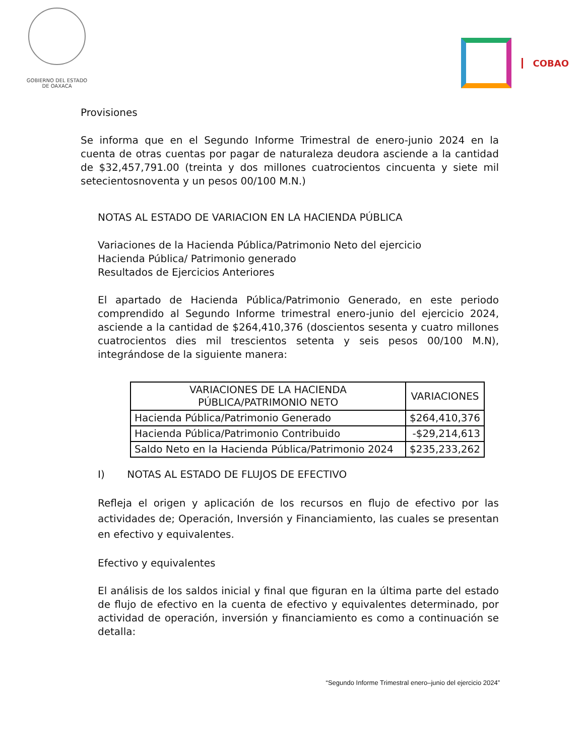GOBIERNO DEL ESTADO
DE OAXACA
COBAO
Provisiones
Se informa que en el Segundo Informe Trimestral de enero-junio 2024 en la cuenta de otras cuentas por pagar de naturaleza deudora asciende a la cantidad de $32,457,791.00 (treinta y dos millones cuatrocientos cincuenta y siete mil setecientosnoventa y un pesos 00/100 M.N.)
NOTAS AL ESTADO DE VARIACION EN LA HACIENDA PÚBLICA
Variaciones de la Hacienda Pública/Patrimonio Neto del ejercicio
Hacienda Pública/ Patrimonio generado
Resultados de Ejercicios Anteriores
El apartado de Hacienda Pública/Patrimonio Generado, en este periodo comprendido al Segundo Informe trimestral enero-junio del ejercicio 2024, asciende a la cantidad de $264,410,376 (doscientos sesenta y cuatro millones cuatrocientos dies mil trescientos setenta y seis pesos 00/100 M.N), integrándose de la siguiente manera:
| VARIACIONES DE LA HACIENDA PÚBLICA/PATRIMONIO NETO | VARIACIONES |
| --- | --- |
| Hacienda Pública/Patrimonio Generado | $264,410,376 |
| Hacienda Pública/Patrimonio Contribuido | -$29,214,613 |
| Saldo Neto en la Hacienda Pública/Patrimonio 2024 | $235,233,262 |
I) NOTAS AL ESTADO DE FLUJOS DE EFECTIVO
Refleja el origen y aplicación de los recursos en flujo de efectivo por las actividades de; Operación, Inversión y Financiamiento, las cuales se presentan en efectivo y equivalentes.
Efectivo y equivalentes
El análisis de los saldos inicial y final que figuran en la última parte del estado de flujo de efectivo en la cuenta de efectivo y equivalentes determinado, por actividad de operación, inversión y financiamiento es como a continuación se detalla:
“Segundo Informe Trimestral enero–junio del ejercicio 2024”